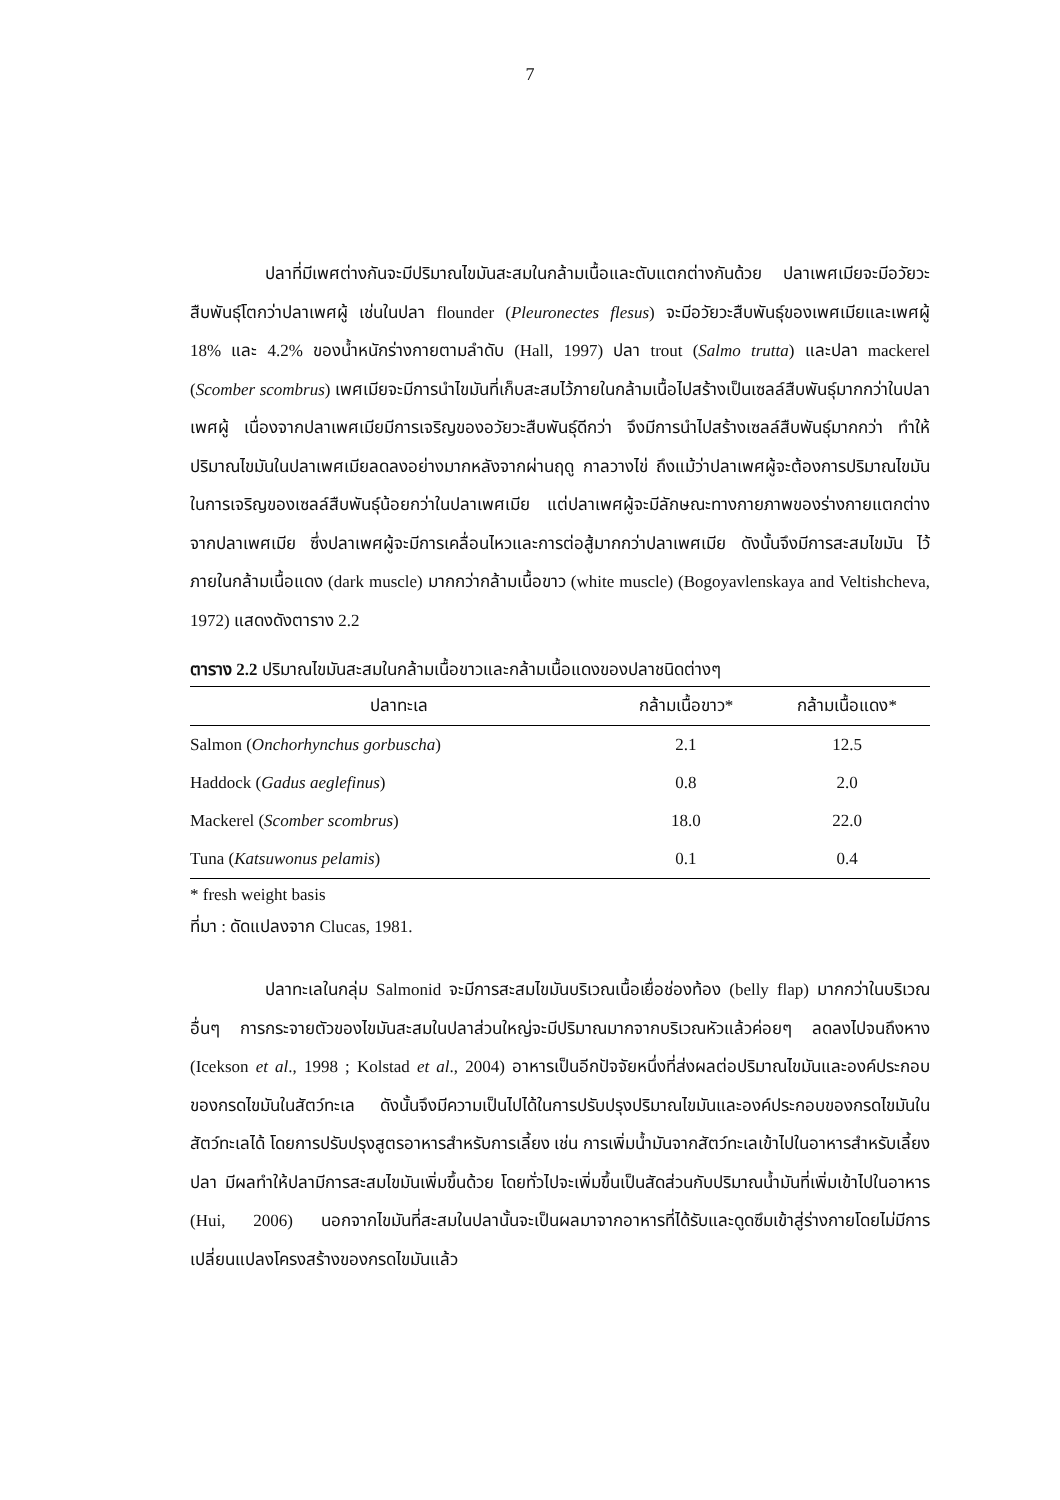7
ปลาที่มีเพศต่างกันจะมีปริมาณไขมันสะสมในกล้ามเนื้อและตับแตกต่างกันด้วย ปลาเพศเมียจะมีอวัยวะสืบพันธุ์โตกว่าปลาเพศผู้ เช่นในปลา flounder (Pleuronectes flesus) จะมีอวัยวะสืบพันธุ์ของเพศเมียและเพศผู้ 18% และ 4.2% ของน้ำหนักร่างกายตามลำดับ (Hall, 1997) ปลา trout (Salmo trutta) และปลา mackerel (Scomber scombrus) เพศเมียจะมีการนำไขมันที่เก็บสะสมไว้ภายในกล้ามเนื้อไปสร้างเป็นเซลล์สืบพันธุ์มากกว่าในปลาเพศผู้ เนื่องจากปลาเพศเมียมีการเจริญของอวัยวะสืบพันธุ์ดีกว่า จึงมีการนำไปสร้างเซลล์สืบพันธุ์มากกว่า ทำให้ปริมาณไขมันในปลาเพศเมียลดลงอย่างมากหลังจากผ่านฤดู กาลวางไข่ ถึงแม้ว่าปลาเพศผู้จะต้องการปริมาณไขมันในการเจริญของเซลล์สืบพันธุ์น้อยกว่าในปลาเพศเมีย แต่ปลาเพศผู้จะมีลักษณะทางกายภาพของร่างกายแตกต่างจากปลาเพศเมีย ซึ่งปลาเพศผู้จะมีการเคลื่อนไหวและการต่อสู้มากกว่าปลาเพศเมีย ดังนั้นจึงมีการสะสมไขมัน ไว้ภายในกล้ามเนื้อแดง (dark muscle) มากกว่ากล้ามเนื้อขาว (white muscle) (Bogoyavlenskaya and Veltishcheva, 1972) แสดงดังตาราง 2.2
ตาราง 2.2 ปริมาณไขมันสะสมในกล้ามเนื้อขาวและกล้ามเนื้อแดงของปลาชนิดต่างๆ
| ปลาทะเล | กล้ามเนื้อขาว* | กล้ามเนื้อแดง* |
| --- | --- | --- |
| Salmon ( Onchorhynchus gorbuscha ) | 2.1 | 12.5 |
| Haddock ( Gadus aeglefinus ) | 0.8 | 2.0 |
| Mackerel ( Scomber scombrus ) | 18.0 | 22.0 |
| Tuna ( Katsuwonus pelamis ) | 0.1 | 0.4 |
* fresh weight basis
ที่มา : ดัดแปลงจาก Clucas, 1981.
ปลาทะเลในกลุ่ม Salmonid จะมีการสะสมไขมันบริเวณเนื้อเยื่อช่องท้อง (belly flap) มากกว่าในบริเวณอื่นๆ การกระจายตัวของไขมันสะสมในปลาส่วนใหญ่จะมีปริมาณมากจากบริเวณหัวแล้วค่อยๆ ลดลงไปจนถึงหาง (Icekson et al., 1998 ; Kolstad et al., 2004) อาหารเป็นอีกปัจจัยหนึ่งที่ส่งผลต่อปริมาณไขมันและองค์ประกอบของกรดไขมันในสัตว์ทะเล ดังนั้นจึงมีความเป็นไปได้ในการปรับปรุงปริมาณไขมันและองค์ประกอบของกรดไขมันในสัตว์ทะเลได้ โดยการปรับปรุงสูตรอาหารสำหรับการเลี้ยง เช่น การเพิ่มน้ำมันจากสัตว์ทะเลเข้าไปในอาหารสำหรับเลี้ยงปลา มีผลทำให้ปลามีการสะสมไขมันเพิ่มขึ้นด้วย โดยทั่วไปจะเพิ่มขึ้นเป็นสัดส่วนกับปริมาณน้ำมันที่เพิ่มเข้าไปในอาหาร (Hui, 2006) นอกจากไขมันที่สะสมในปลานั้นจะเป็นผลมาจากอาหารที่ได้รับและดูดซึมเข้าสู่ร่างกายโดยไม่มีการเปลี่ยนแปลงโครงสร้างของกรดไขมันแล้ว